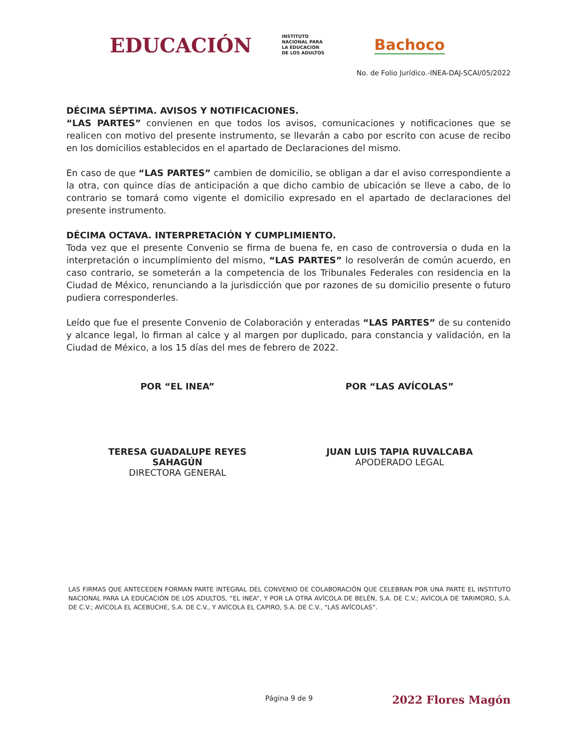EDUCACIÓN INSTITUTO
NACIONAL PARA
LA EDUCACIÓN
DE LOS ADULTOS Bachoco
No. de Folio Jurídico.-INEA-DAJ-SCAI/05/2022
DÉCIMA SÉPTIMA. AVISOS Y NOTIFICACIONES.
“LAS PARTES” convienen en que todos los avisos, comunicaciones y notificaciones que se realicen con motivo del presente instrumento, se llevarán a cabo por escrito con acuse de recibo en los domicilios establecidos en el apartado de Declaraciones del mismo.
En caso de que “LAS PARTES” cambien de domicilio, se obligan a dar el aviso correspondiente a la otra, con quince días de anticipación a que dicho cambio de ubicación se lleve a cabo, de lo contrario se tomará como vigente el domicilio expresado en el apartado de declaraciones del presente instrumento.
DÉCIMA OCTAVA. INTERPRETACIÓN Y CUMPLIMIENTO.
Toda vez que el presente Convenio se firma de buena fe, en caso de controversia o duda en la interpretación o incumplimiento del mismo, “LAS PARTES” lo resolverán de común acuerdo, en caso contrario, se someterán a la competencia de los Tribunales Federales con residencia en la Ciudad de México, renunciando a la jurisdicción que por razones de su domicilio presente o futuro pudiera corresponderles.
Leído que fue el presente Convenio de Colaboración y enteradas “LAS PARTES” de su contenido y alcance legal, lo firman al calce y al margen por duplicado, para constancia y validación, en la Ciudad de México, a los 15 días del mes de febrero de 2022.
POR “EL INEA”
TERESA GUADALUPE REYES
SAHAGÚN
DIRECTORA GENERAL
POR “LAS AVÍCOLAS”
JUAN LUIS TAPIA RUVALCABA
APODERADO LEGAL
LAS FIRMAS QUE ANTECEDEN FORMAN PARTE INTEGRAL DEL CONVENIO DE COLABORACIÓN QUE CELEBRAN POR UNA PARTE EL INSTITUTO NACIONAL PARA LA EDUCACIÓN DE LOS ADULTOS, “EL INEA”, Y POR LA OTRA AVÍCOLA DE BELÉN, S.A. DE C.V.; AVÍCOLA DE TARIMORO, S.A. DE C.V.; AVÍCOLA EL ACEBUCHE, S.A. DE C.V., Y AVÍCOLA EL CAPIRO, S.A. DE C.V., “LAS AVÍCOLAS”.
2022 Flores Magón
Página 9 de 9